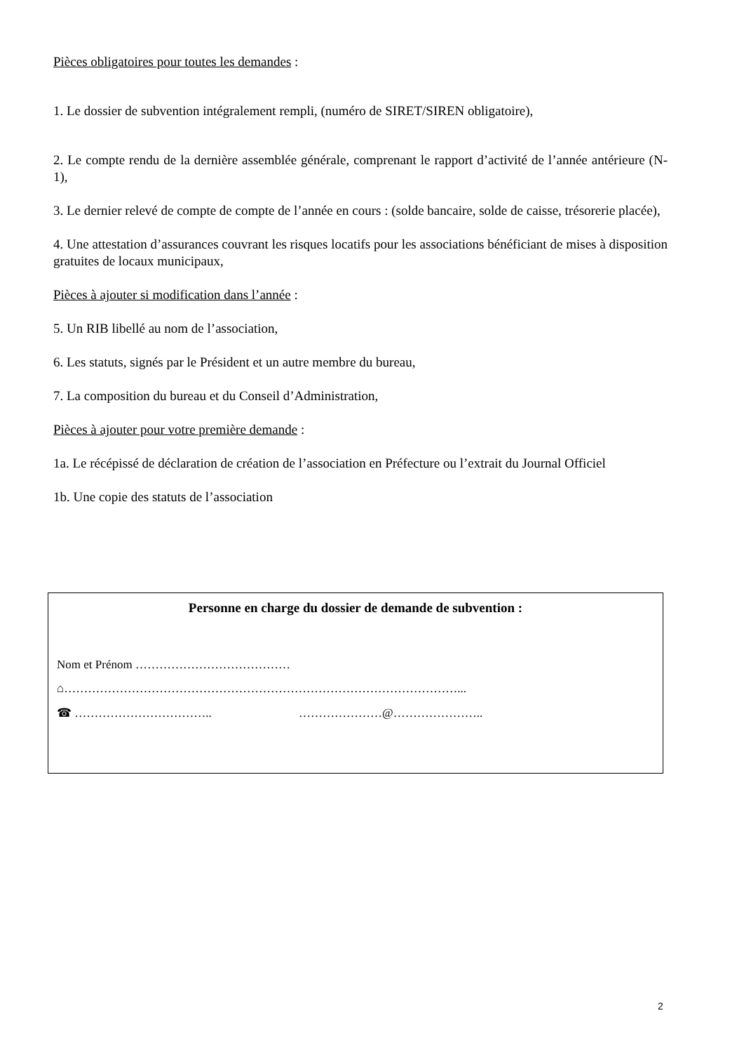Pièces obligatoires pour toutes les demandes :
1. Le dossier de subvention intégralement rempli, (numéro de SIRET/SIREN obligatoire),
2. Le compte rendu de la dernière assemblée générale, comprenant le rapport d’activité de l’année antérieure (N-1),
3. Le dernier relevé de compte de compte de l’année en cours : (solde bancaire, solde de caisse, trésorerie placée),
4. Une attestation d’assurances couvrant les risques locatifs pour les associations bénéficiant de mises à disposition gratuites de locaux municipaux,
Pièces à ajouter si modification dans l’année :
5. Un RIB libellé au nom de l’association,
6. Les statuts, signés par le Président et un autre membre du bureau,
7. La composition du bureau et du Conseil d’Administration,
Pièces à ajouter pour votre première demande :
1a. Le récépissé de déclaration de création de l’association en Préfecture ou l’extrait du Journal Officiel
1b. Une copie des statuts de l’association
Personne en charge du dossier de demande de subvention :
Nom et Prénom …………………………………
⌂………………………………………………………………………………………...
☎ …………………………….. …………………@…………………..
2